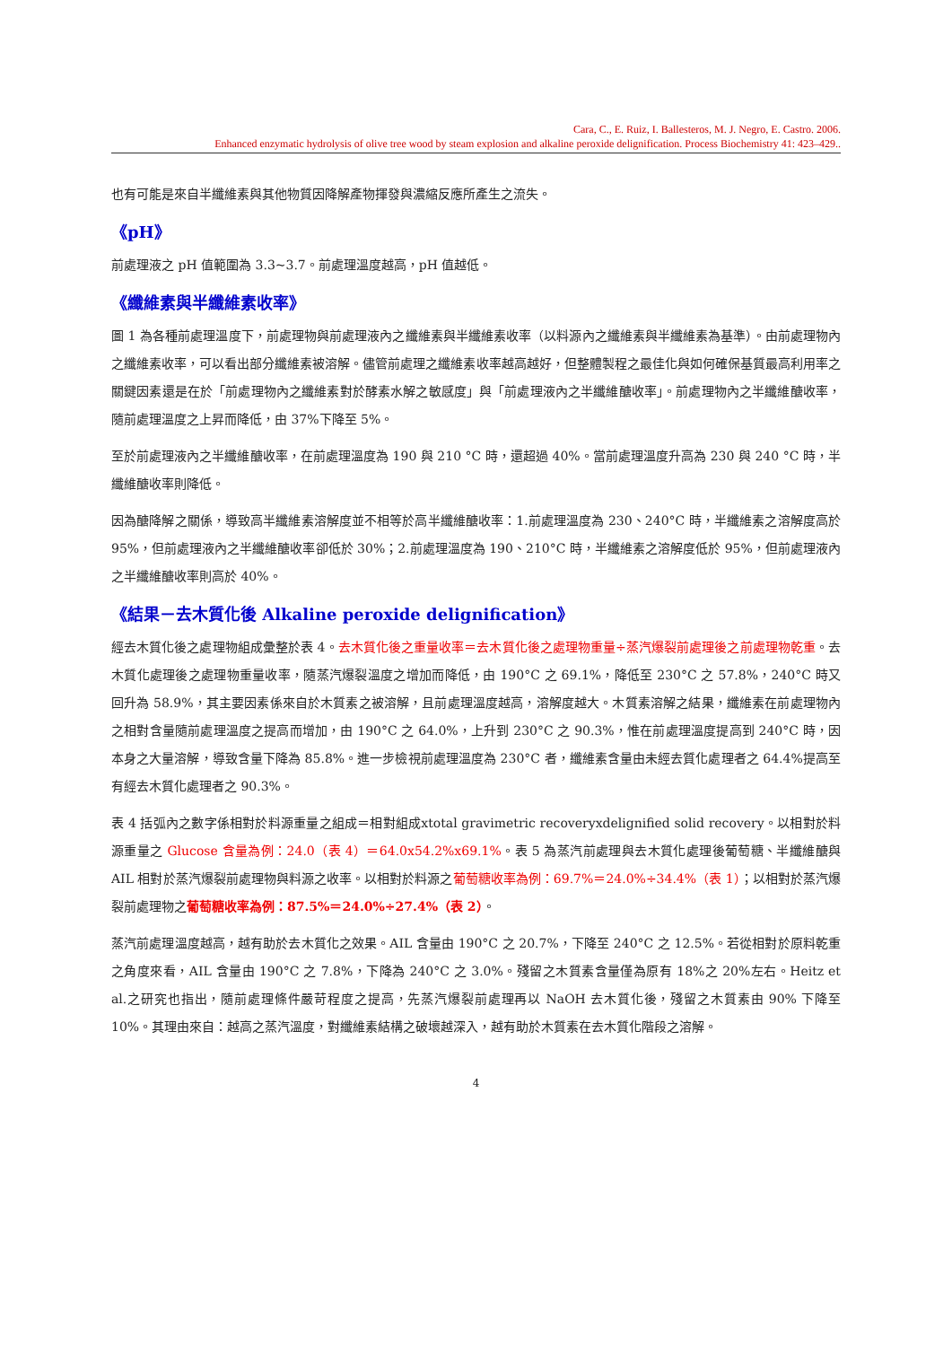Cara, C., E. Ruiz, I. Ballesteros, M. J. Negro, E. Castro. 2006.
Enhanced enzymatic hydrolysis of olive tree wood by steam explosion and alkaline peroxide delignification. Process Biochemistry 41: 423–429..
也有可能是來自半纖維素與其他物質因降解產物揮發與濃縮反應所產生之流失。
《pH》
前處理液之 pH 值範圍為 3.3~3.7。前處理溫度越高，pH 值越低。
《纖維素與半纖維素收率》
圖 1 為各種前處理溫度下，前處理物與前處理液內之纖維素與半纖維素收率（以料源內之纖維素與半纖維素為基準）。由前處理物內之纖維素收率，可以看出部分纖維素被溶解。儘管前處理之纖維素收率越高越好，但整體製程之最佳化與如何確保基質最高利用率之關鍵因素還是在於「前處理物內之纖維素對於酵素水解之敏感度」與「前處理液內之半纖維醣收率」。前處理物內之半纖維醣收率，隨前處理溫度之上昇而降低，由 37%下降至 5%。
至於前處理液內之半纖維醣收率，在前處理溫度為 190 與 210 °C 時，還超過 40%。當前處理溫度升高為 230 與 240 °C 時，半纖維醣收率則降低。
因為醣降解之關係，導致高半纖維素溶解度並不相等於高半纖維醣收率：1.前處理溫度為 230、240°C 時，半纖維素之溶解度高於 95%，但前處理液內之半纖維醣收率卻低於 30%；2.前處理溫度為 190、210°C 時，半纖維素之溶解度低於 95%，但前處理液內之半纖維醣收率則高於 40%。
《結果－去木質化後 Alkaline peroxide delignification》
經去木質化後之處理物組成彙整於表 4。去木質化後之重量收率＝去木質化後之處理物重量÷蒸汽爆裂前處理後之前處理物乾重。去木質化處理後之處理物重量收率，隨蒸汽爆裂溫度之增加而降低，由 190°C 之 69.1%，降低至 230°C 之 57.8%，240°C 時又回升為 58.9%，其主要因素係來自於木質素之被溶解，且前處理溫度越高，溶解度越大。木質素溶解之結果，纖維素在前處理物內之相對含量隨前處理溫度之提高而增加，由 190°C 之 64.0%，上升到 230°C 之 90.3%，惟在前處理溫度提高到 240°C 時，因本身之大量溶解，導致含量下降為 85.8%。進一步檢視前處理溫度為 230°C 者，纖維素含量由未經去質化處理者之 64.4%提高至有經去木質化處理者之 90.3%。
表 4 括弧內之數字係相對於料源重量之組成＝相對組成xtotal gravimetric recoveryxdelignified solid recovery。以相對於料源重量之 Glucose 含量為例：24.0（表 4）＝64.0x54.2%x69.1%。表 5 為蒸汽前處理與去木質化處理後葡萄糖、半纖維醣與 AIL 相對於蒸汽爆裂前處理物與料源之收率。以相對於料源之葡萄糖收率為例：69.7%＝24.0%÷34.4%（表 1）；以相對於蒸汽爆裂前處理物之葡萄糖收率為例：87.5%＝24.0%÷27.4%（表 2）。
蒸汽前處理溫度越高，越有助於去木質化之效果。AIL 含量由 190°C 之 20.7%，下降至 240°C 之 12.5%。若從相對於原料乾重之角度來看，AIL 含量由 190°C 之 7.8%，下降為 240°C 之 3.0%。殘留之木質素含量僅為原有 18%之 20%左右。Heitz et al.之研究也指出，隨前處理條件嚴苛程度之提高，先蒸汽爆裂前處理再以 NaOH 去木質化後，殘留之木質素由 90% 下降至 10%。其理由來自：越高之蒸汽溫度，對纖維素結構之破壞越深入，越有助於木質素在去木質化階段之溶解。
4